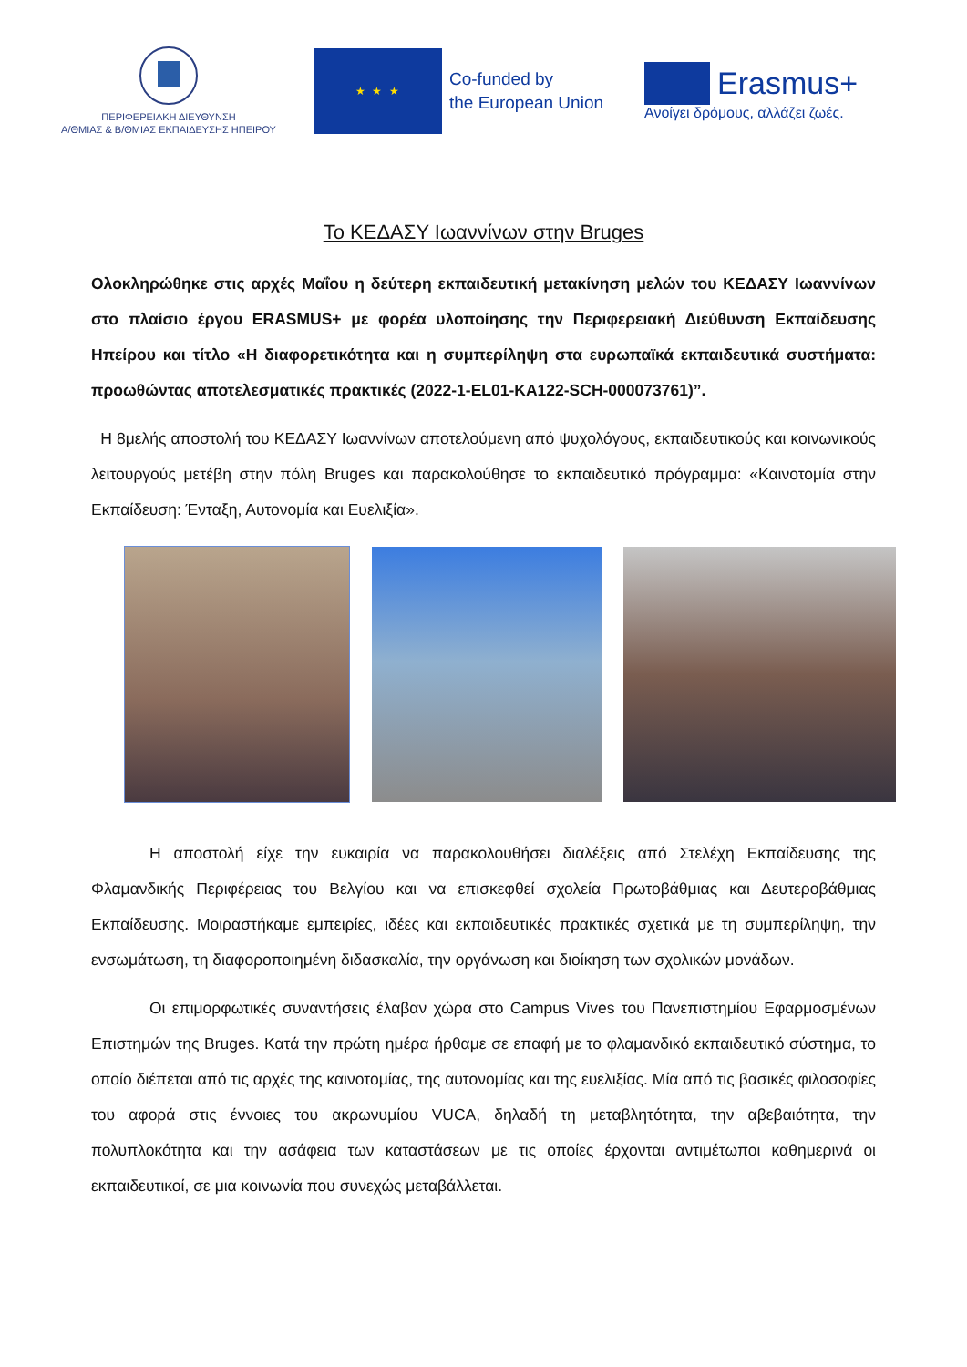ΠΕΡΙΦΕΡΕΙΑΚΗ ΔΙΕΥΘΥΝΣΗ
Α/ΘΜΙΑΣ & Β/ΘΜΙΑΣ ΕΚΠΑΙΔΕΥΣΗΣ ΗΠΕΙΡΟΥ
★ ★ ★
Co-funded by
the European Union
Erasmus+
Ανοίγει δρόμους, αλλάζει ζωές.
Το ΚΕΔΑΣΥ Ιωαννίνων στην Bruges
Ολοκληρώθηκε στις αρχές Μαΐου η δεύτερη εκπαιδευτική μετακίνηση μελών του ΚΕΔΑΣΥ Ιωαννίνων στο πλαίσιο έργου ERASMUS+ με φορέα υλοποίησης την Περιφερειακή Διεύθυνση Εκπαίδευσης Ηπείρου και τίτλο «Η διαφορετικότητα και η συμπερίληψη στα ευρωπαϊκά εκπαιδευτικά συστήματα: προωθώντας αποτελεσματικές πρακτικές (2022-1-EL01-KA122-SCH-000073761)”.
Η 8μελής αποστολή του ΚΕΔΑΣΥ Ιωαννίνων αποτελούμενη από ψυχολόγους, εκπαιδευτικούς και κοινωνικούς λειτουργούς μετέβη στην πόλη Bruges και παρακολούθησε το εκπαιδευτικό πρόγραμμα: «Καινοτομία στην Εκπαίδευση: Ένταξη, Αυτονομία και Ευελιξία».
Η αποστολή είχε την ευκαιρία να παρακολουθήσει διαλέξεις από Στελέχη Εκπαίδευσης της Φλαμανδικής Περιφέρειας του Βελγίου και να επισκεφθεί σχολεία Πρωτοβάθμιας και Δευτεροβάθμιας Εκπαίδευσης. Μοιραστήκαμε εμπειρίες, ιδέες και εκπαιδευτικές πρακτικές σχετικά με τη συμπερίληψη, την ενσωμάτωση, τη διαφοροποιημένη διδασκαλία, την οργάνωση και διοίκηση των σχολικών μονάδων.
Οι επιμορφωτικές συναντήσεις έλαβαν χώρα στο Campus Vives του Πανεπιστημίου Εφαρμοσμένων Επιστημών της Bruges. Κατά την πρώτη ημέρα ήρθαμε σε επαφή με το φλαμανδικό εκπαιδευτικό σύστημα, το οποίο διέπεται από τις αρχές της καινοτομίας, της αυτονομίας και της ευελιξίας. Μία από τις βασικές φιλοσοφίες του αφορά στις έννοιες του ακρωνυμίου VUCA, δηλαδή τη μεταβλητότητα, την αβεβαιότητα, την πολυπλοκότητα και την ασάφεια των καταστάσεων με τις οποίες έρχονται αντιμέτωποι καθημερινά οι εκπαιδευτικοί, σε μια κοινωνία που συνεχώς μεταβάλλεται.